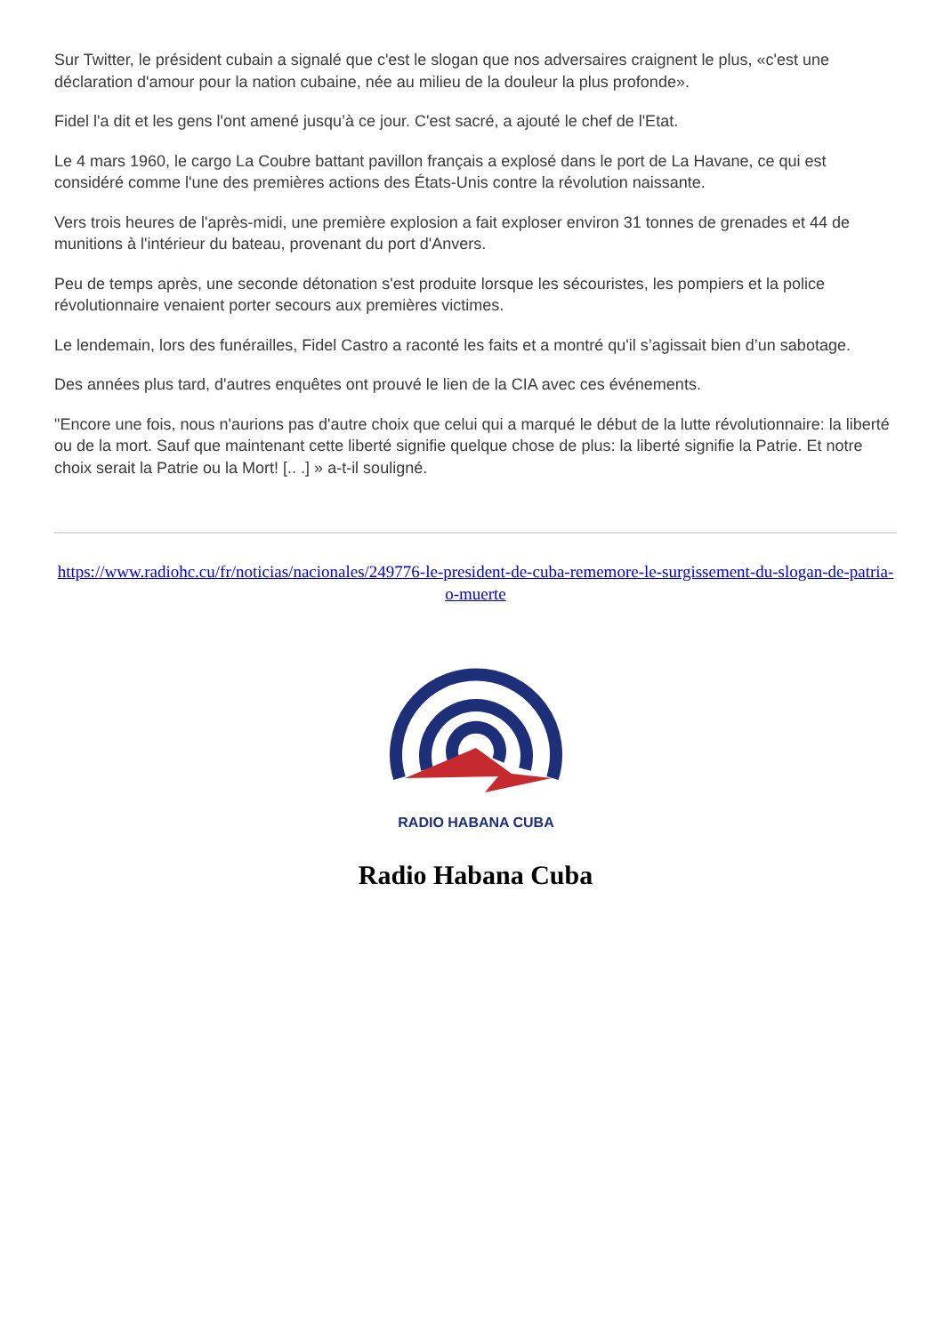Sur Twitter, le président cubain a signalé que c'est le slogan que nos adversaires craignent le plus, «c'est une déclaration d'amour pour la nation cubaine, née au milieu de la douleur la plus profonde».
Fidel l'a dit et les gens l'ont amené jusqu’à ce jour. C'est sacré, a ajouté le chef de l'Etat.
Le 4 mars 1960, le cargo La Coubre battant pavillon français a explosé dans le port de La Havane, ce qui est considéré comme l'une des premières actions des États-Unis contre la révolution naissante.
Vers trois heures de l'après-midi, une première explosion a fait exploser environ 31 tonnes de grenades et 44 de munitions à l'intérieur du bateau, provenant du port d'Anvers.
Peu de temps après, une seconde détonation s'est produite lorsque les sécouristes, les pompiers et la police révolutionnaire venaient porter secours aux premières victimes.
Le lendemain, lors des funérailles, Fidel Castro a raconté les faits et a montré qu'il s’agissait bien d’un sabotage.
Des années plus tard, d'autres enquêtes ont prouvé le lien de la CIA avec ces événements.
"Encore une fois, nous n'aurions pas d'autre choix que celui qui a marqué le début de la lutte révolutionnaire: la liberté ou de la mort. Sauf que maintenant cette liberté signifie quelque chose de plus: la liberté signifie la Patrie. Et notre choix serait la Patrie ou la Mort! [.. .] » a-t-il souligné.
https://www.radiohc.cu/fr/noticias/nacionales/249776-le-president-de-cuba-rememore-le-surgissement-du-slogan-de-patria-o-muerte
RADIO HABANA CUBA
Radio Habana Cuba